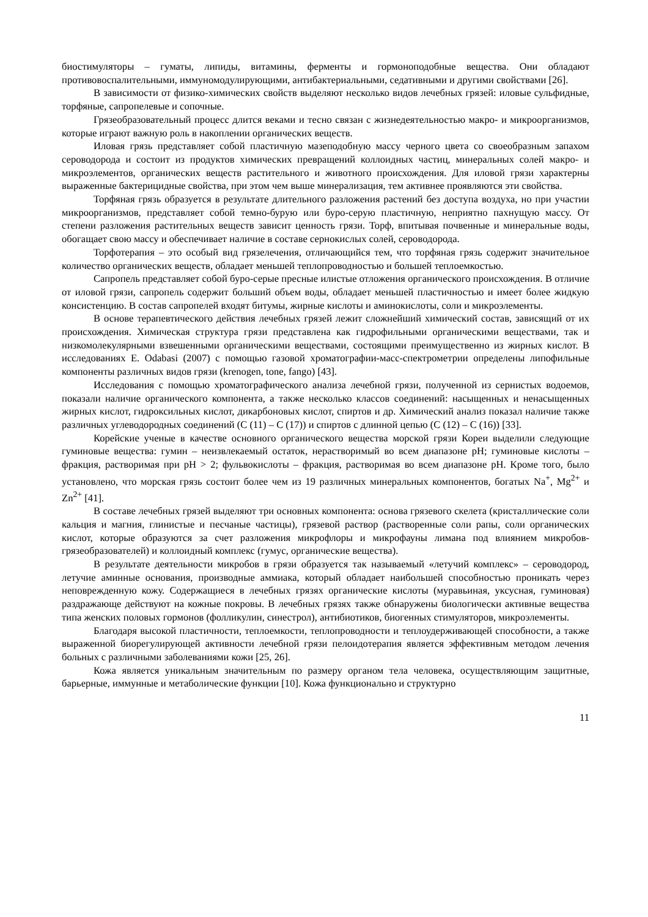биостимуляторы – гуматы, липиды, витамины, ферменты и гормоноподобные вещества. Они обладают противовоспалительными, иммуномодулирующими, антибактериальными, седативными и другими свойствами [26].
В зависимости от физико-химических свойств выделяют несколько видов лечебных грязей: иловые сульфидные, торфяные, сапропелевые и сопочные.
Грязеобразовательный процесс длится веками и тесно связан с жизнедеятельностью макро- и микроорганизмов, которые играют важную роль в накоплении органических веществ.
Иловая грязь представляет собой пластичную мазеподобную массу черного цвета со своеобразным запахом сероводорода и состоит из продуктов химических превращений коллоидных частиц, минеральных солей макро- и микроэлементов, органических веществ растительного и животного происхождения. Для иловой грязи характерны выраженные бактерицидные свойства, при этом чем выше минерализация, тем активнее проявляются эти свойства.
Торфяная грязь образуется в результате длительного разложения растений без доступа воздуха, но при участии микроорганизмов, представляет собой темно-бурую или буро-серую пластичную, неприятно пахнущую массу. От степени разложения растительных веществ зависит ценность грязи. Торф, впитывая почвенные и минеральные воды, обогащает свою массу и обеспечивает наличие в составе сернокислых солей, сероводорода.
Торфотерапия – это особый вид грязелечения, отличающийся тем, что торфяная грязь содержит значительное количество органических веществ, обладает меньшей теплопроводностью и большей теплоемкостью.
Сапропель представляет собой буро-серые пресные илистые отложения органического происхождения. В отличие от иловой грязи, сапропель содержит больший объем воды, обладает меньшей пластичностью и имеет более жидкую консистенцию. В состав сапропелей входят битумы, жирные кислоты и аминокислоты, соли и микроэлементы.
В основе терапевтического действия лечебных грязей лежит сложнейший химический состав, зависящий от их происхождения. Химическая структура грязи представлена как гидрофильными органическими веществами, так и низкомолекулярными взвешенными органическими веществами, состоящими преимущественно из жирных кислот. В исследованиях E. Odabasi (2007) с помощью газовой хроматографии-масс-спектрометрии определены липофильные компоненты различных видов грязи (krenogen, tone, fango) [43].
Исследования с помощью хроматографического анализа лечебной грязи, полученной из сернистых водоемов, показали наличие органического компонента, а также несколько классов соединений: насыщенных и ненасыщенных жирных кислот, гидроксильных кислот, дикарбоновых кислот, спиртов и др. Химический анализ показал наличие также различных углеводородных соединений (С (11) – С (17)) и спиртов с длинной цепью (С (12) – С (16)) [33].
Корейские ученые в качестве основного органического вещества морской грязи Кореи выделили следующие гуминовые вещества: гумин – неизвлекаемый остаток, нерастворимый во всем диапазоне pH; гуминовые кислоты – фракция, растворимая при pH > 2; фульвокислоты – фракция, растворимая во всем диапазоне pH. Кроме того, было установлено, что морская грязь состоит более чем из 19 различных минеральных компонентов, богатых Na<sup>+</sup>, Mg<sup>2+</sup> и Zn<sup>2+</sup> [41].
В составе лечебных грязей выделяют три основных компонента: основа грязевого скелета (кристаллические соли кальция и магния, глинистые и песчаные частицы), грязевой раствор (растворенные соли рапы, соли органических кислот, которые образуются за счет разложения микрофлоры и микрофауны лимана под влиянием микробов-грязеобразователей) и коллоидный комплекс (гумус, органические вещества).
В результате деятельности микробов в грязи образуется так называемый «летучий комплекс» – сероводород, летучие аминные основания, производные аммиака, который обладает наибольшей способностью проникать через неповрежденную кожу. Содержащиеся в лечебных грязях органические кислоты (муравьиная, уксусная, гуминовая) раздражающе действуют на кожные покровы. В лечебных грязях также обнаружены биологически активные вещества типа женских половых гормонов (фолликулин, синестрол), антибиотиков, биогенных стимуляторов, микроэлементы.
Благодаря высокой пластичности, теплоемкости, теплопроводности и теплоудерживающей способности, а также выраженной биорегулирующей активности лечебной грязи пелоидотерапия является эффективным методом лечения больных с различными заболеваниями кожи [25, 26].
Кожа является уникальным значительным по размеру органом тела человека, осуществляющим защитные, барьерные, иммунные и метаболические функции [10]. Кожа функционально и структурно
11